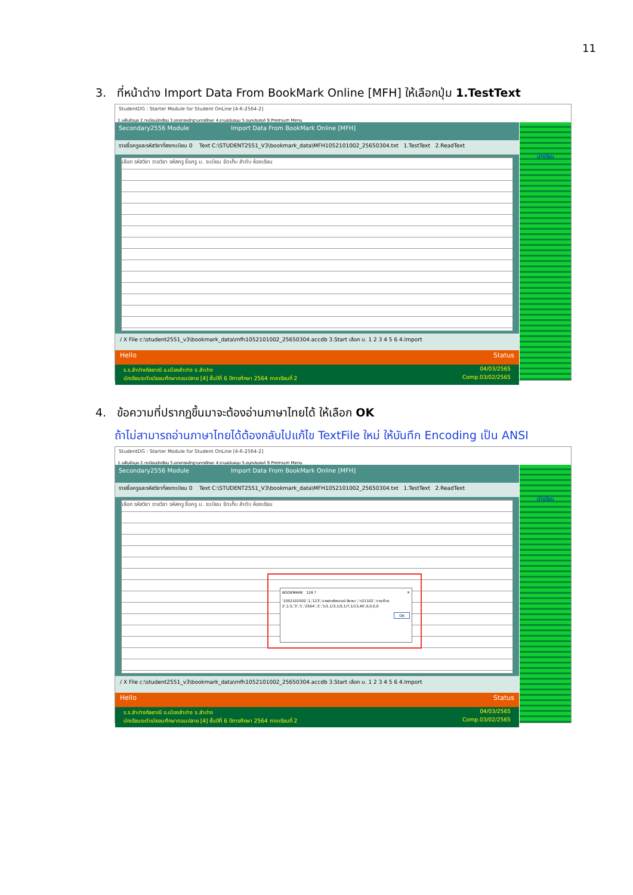11
3. ที่หน้าต่าง Import Data From BookMark Online [MFH] ให้เลือกปุ่ม 1.TestText
StudentDG : Starter Module for Student OnLine [4-6-2564-2]
1.แฟ้มข้อมูล 2.ทะเบียนนักเรียน 3.เอกสารหลักฐานการศึกษา 4.งานสนับสนุน 5.อนุกประสงค์ 9.Premium Menu
Secondary2556 Module Import Data From BookMark Online [MFH]
รายชื่อครูและรหัสวิชาที่ลงทะเบียน 0 Text C:\STUDENT2551_V3\bookmark_data\MFH1052101002_25650304.txt 1.TestText 2.ReadText
เลือก รหัสวิชา รายวิชา รหัสครู ชื่อครู ม. ระเบียน จัดเก็บ ลำดับ ห้องเรียน
/ X File c:\student2551_v3\bookmark_data\mfh1052101002_25650304.accdb 3.Start เลือก ม. 1 2 3 4 5 6 4.Import
Hello Status
ร.ร.ลำปางกัลยาณี อ.เมืองลำปาง จ.ลำปาง 04/03/2565
นักเรียนระดับมัธยมศึกษาตอนปลาย [4] ชั้นปีที่ 6 ปีการศึกษา 2564 ภาคเรียนที่ 2 Comp.03/02/2565
นักเรียน
4. ข้อความที่ปรากฏขึ้นมาจะต้องอ่านภาษาไทยได้ ให้เลือก OK
ถ้าไม่สามารถอ่านภาษาไทยได้ต้องกลับไปแก้ไข TextFile ใหม่ ให้บันทึก Encoding เป็น ANSI
StudentDG : Starter Module for Student OnLine [4-6-2564-2]
1.แฟ้มข้อมูล 2.ทะเบียนนักเรียน 3.เอกสารหลักฐานการศึกษา 4.งานสนับสนุน 5.อนุกประสงค์ 9.Premium Menu
Secondary2556 Module Import Data From BookMark Online [MFH]
รายชื่อครูและรหัสวิชาที่ลงทะเบียน 0 Text C:\STUDENT2551_V3\bookmark_data\MFH1052101002_25650304.txt 1.TestText 2.ReadText
เลือก รหัสวิชา รายวิชา รหัสครู ชื่อครู ม. ระเบียน จัดเก็บ ลำดับ ห้องเรียน
/ X File c:\student2551_v3\bookmark_data\mfh1052101002_25650304.accdb 3.Start เลือก ม. 1 2 3 4 5 6 4.Import
Hello Status
ร.ร.ลำปางกัลยาณี อ.เมืองลำปาง จ.ลำปาง 04/03/2565
นักเรียนระดับมัธยมศึกษาตอนปลาย [4] ชั้นปีที่ 6 ปีการศึกษา 2564 ภาคเรียนที่ 2 Comp.03/02/2565
BOOKMARK 126 ? ✕
'1052101002',1,'123','นางสาวพัชรกรณ์ ชัยชนะ','ท21102','ภาษาไทย 2',1.5,'3','1','2564','2','1/1,1/3,1/5,1/7,1/13,All',0,0,0,0
OK
นักเรียน